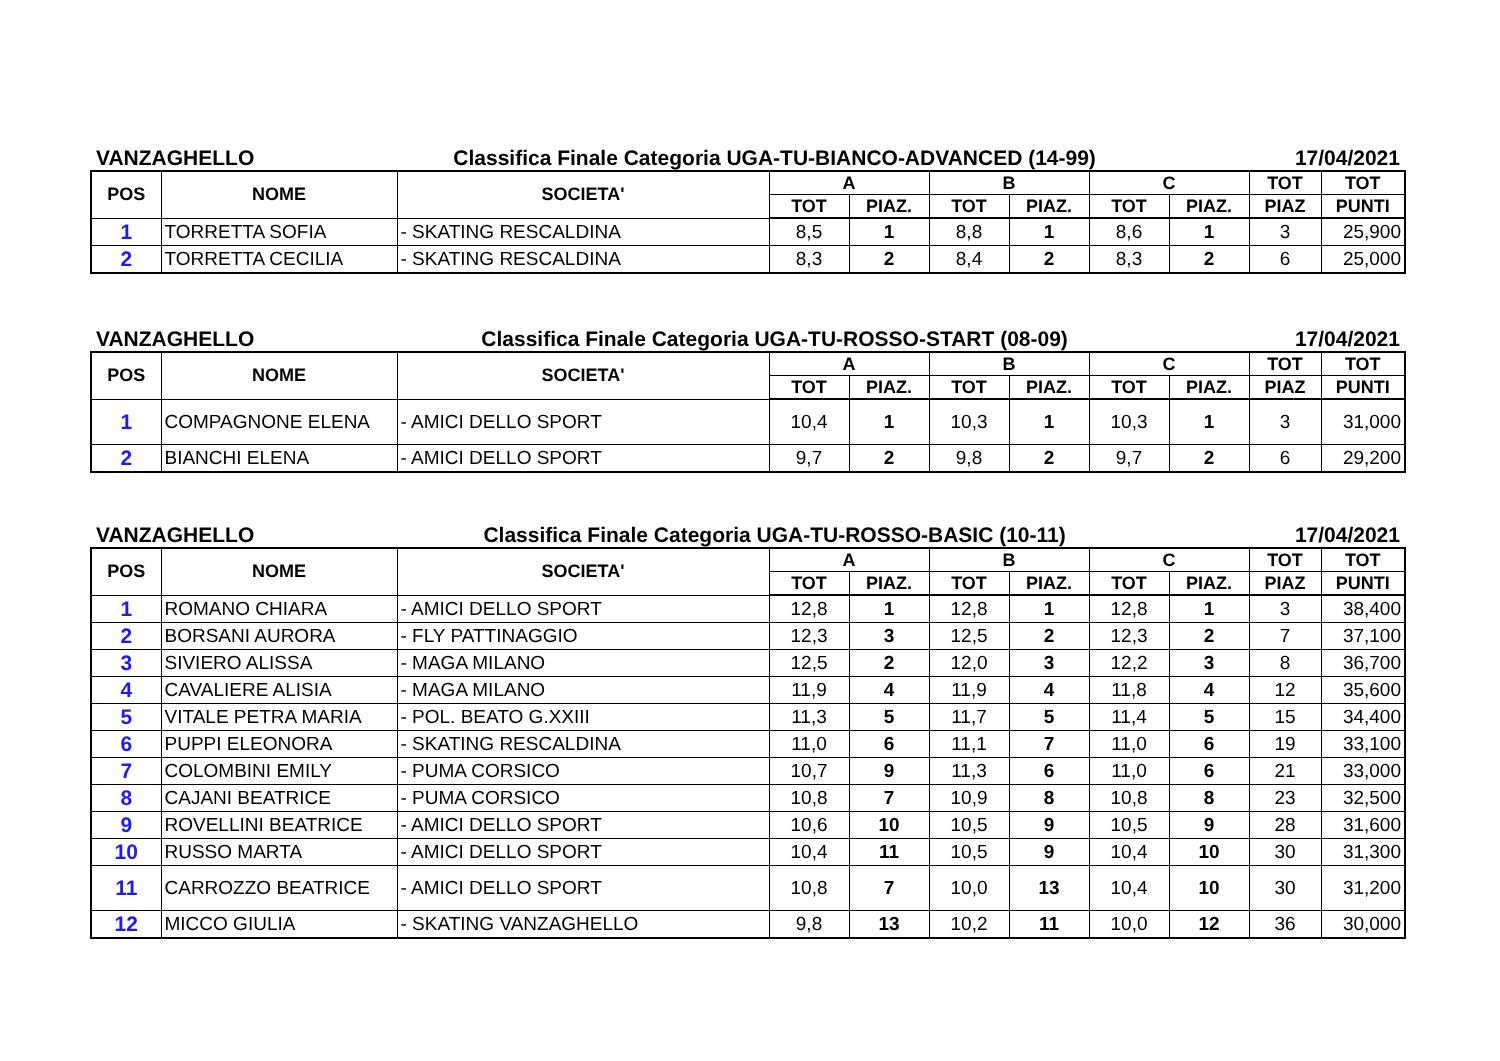VANZAGHELLO Classifica Finale Categoria UGA-TU-BIANCO-ADVANCED (14-99) 17/04/2021
| POS | NOME | SOCIETA' | A | | B | | C | | TOT | TOT |
| --- | --- | --- | --- | --- | --- | --- | --- | --- | --- | --- |
| | | | TOT | PIAZ. | TOT | PIAZ. | TOT | PIAZ. | PIAZ | PUNTI |
| 1 | TORRETTA SOFIA | - SKATING RESCALDINA | 8,5 | 1 | 8,8 | 1 | 8,6 | 1 | 3 | 25,900 |
| 2 | TORRETTA CECILIA | - SKATING RESCALDINA | 8,3 | 2 | 8,4 | 2 | 8,3 | 2 | 6 | 25,000 |
VANZAGHELLO Classifica Finale Categoria UGA-TU-ROSSO-START (08-09) 17/04/2021
| POS | NOME | SOCIETA' | A | | B | | C | | TOT | TOT |
| --- | --- | --- | --- | --- | --- | --- | --- | --- | --- | --- |
| | | | TOT | PIAZ. | TOT | PIAZ. | TOT | PIAZ. | PIAZ | PUNTI |
| 1 | COMPAGNONE ELENA | - AMICI DELLO SPORT | 10,4 | 1 | 10,3 | 1 | 10,3 | 1 | 3 | 31,000 |
| 2 | BIANCHI ELENA | - AMICI DELLO SPORT | 9,7 | 2 | 9,8 | 2 | 9,7 | 2 | 6 | 29,200 |
VANZAGHELLO Classifica Finale Categoria UGA-TU-ROSSO-BASIC (10-11) 17/04/2021
| POS | NOME | SOCIETA' | A | | B | | C | | TOT | TOT |
| --- | --- | --- | --- | --- | --- | --- | --- | --- | --- | --- |
| | | | TOT | PIAZ. | TOT | PIAZ. | TOT | PIAZ. | PIAZ | PUNTI |
| 1 | ROMANO CHIARA | - AMICI DELLO SPORT | 12,8 | 1 | 12,8 | 1 | 12,8 | 1 | 3 | 38,400 |
| 2 | BORSANI AURORA | - FLY PATTINAGGIO | 12,3 | 3 | 12,5 | 2 | 12,3 | 2 | 7 | 37,100 |
| 3 | SIVIERO ALISSA | - MAGA MILANO | 12,5 | 2 | 12,0 | 3 | 12,2 | 3 | 8 | 36,700 |
| 4 | CAVALIERE ALISIA | - MAGA MILANO | 11,9 | 4 | 11,9 | 4 | 11,8 | 4 | 12 | 35,600 |
| 5 | VITALE PETRA MARIA | - POL. BEATO G.XXIII | 11,3 | 5 | 11,7 | 5 | 11,4 | 5 | 15 | 34,400 |
| 6 | PUPPI ELEONORA | - SKATING RESCALDINA | 11,0 | 6 | 11,1 | 7 | 11,0 | 6 | 19 | 33,100 |
| 7 | COLOMBINI EMILY | - PUMA CORSICO | 10,7 | 9 | 11,3 | 6 | 11,0 | 6 | 21 | 33,000 |
| 8 | CAJANI BEATRICE | - PUMA CORSICO | 10,8 | 7 | 10,9 | 8 | 10,8 | 8 | 23 | 32,500 |
| 9 | ROVELLINI BEATRICE | - AMICI DELLO SPORT | 10,6 | 10 | 10,5 | 9 | 10,5 | 9 | 28 | 31,600 |
| 10 | RUSSO MARTA | - AMICI DELLO SPORT | 10,4 | 11 | 10,5 | 9 | 10,4 | 10 | 30 | 31,300 |
| 11 | CARROZZO BEATRICE | - AMICI DELLO SPORT | 10,8 | 7 | 10,0 | 13 | 10,4 | 10 | 30 | 31,200 |
| 12 | MICCO GIULIA | - SKATING VANZAGHELLO | 9,8 | 13 | 10,2 | 11 | 10,0 | 12 | 36 | 30,000 |